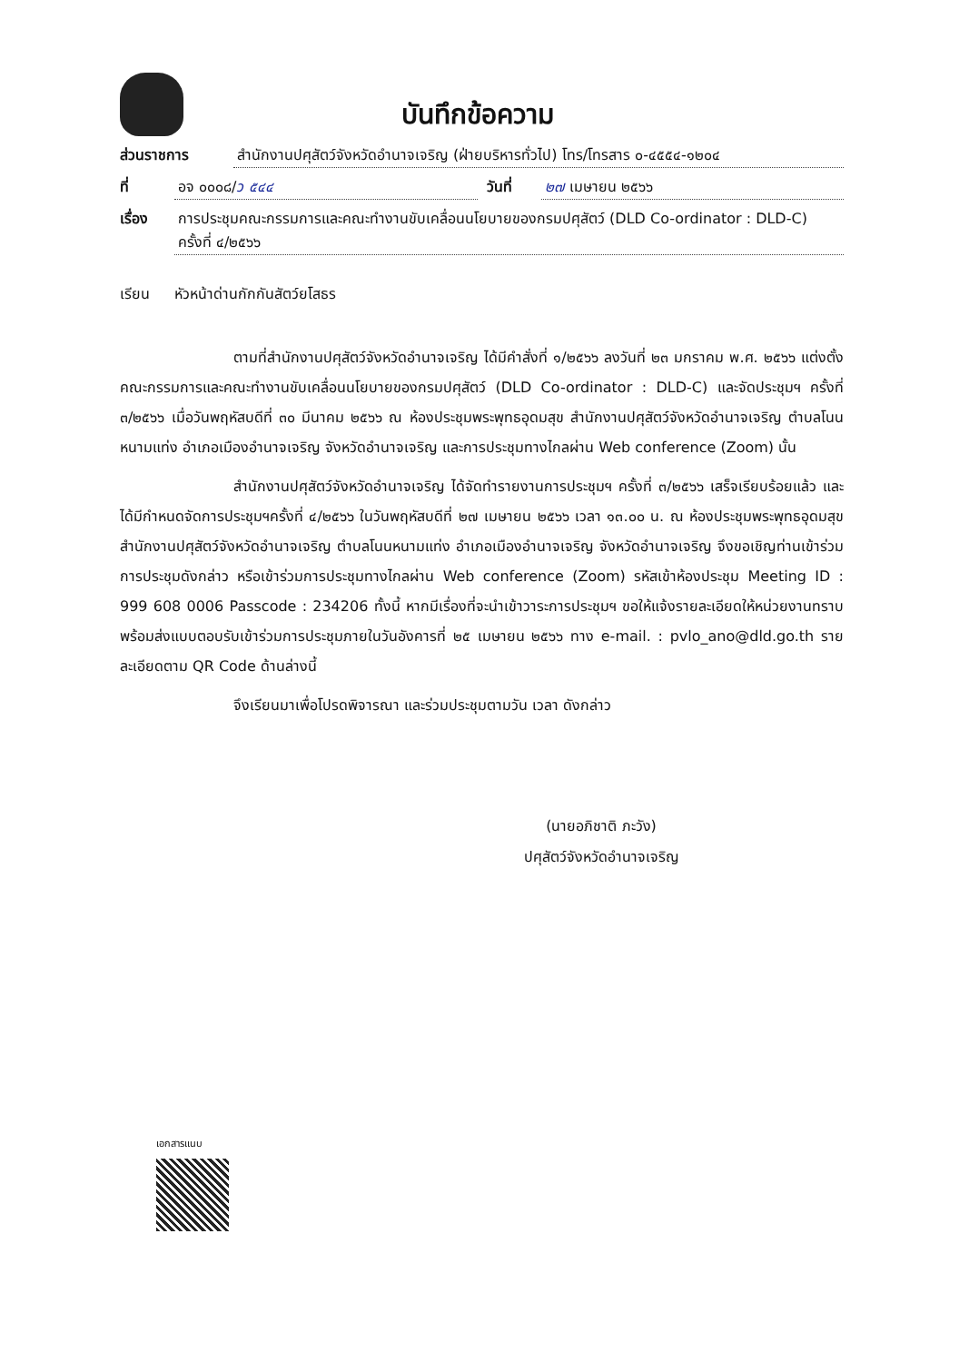บันทึกข้อความ
ส่วนราชการ สำนักงานปศุสัตว์จังหวัดอำนาจเจริญ (ฝ่ายบริหารทั่วไป) โทร/โทรสาร ๐-๔๕๕๔-๑๒๐๔
ที่ อจ ๐๐๐๘/ว ๕๔๔ วันที่ ๒๗ เมษายน ๒๕๖๖
เรื่อง การประชุมคณะกรรมการและคณะทำงานขับเคลื่อนนโยบายของกรมปศุสัตว์ (DLD Co-ordinator : DLD-C)
ครั้งที่ ๔/๒๕๖๖
เรียน หัวหน้าด่านกักกันสัตว์ยโสธร
ตามที่สำนักงานปศุสัตว์จังหวัดอำนาจเจริญ ได้มีคำสั่งที่ ๑/๒๕๖๖ ลงวันที่ ๒๓ มกราคม พ.ศ. ๒๕๖๖ แต่งตั้งคณะกรรมการและคณะทำงานขับเคลื่อนนโยบายของกรมปศุสัตว์ (DLD Co-ordinator : DLD-C) และจัดประชุมฯ ครั้งที่ ๓/๒๕๖๖ เมื่อวันพฤหัสบดีที่ ๓๐ มีนาคม ๒๕๖๖ ณ ห้องประชุมพระพุทธอุดมสุข สำนักงานปศุสัตว์จังหวัดอำนาจเจริญ ตำบลโนนหนามแท่ง อำเภอเมืองอำนาจเจริญ จังหวัดอำนาจเจริญ และการประชุมทางไกลผ่าน Web conference (Zoom) นั้น
สำนักงานปศุสัตว์จังหวัดอำนาจเจริญ ได้จัดทำรายงานการประชุมฯ ครั้งที่ ๓/๒๕๖๖ เสร็จเรียบร้อยแล้ว และได้มีกำหนดจัดการประชุมฯครั้งที่ ๔/๒๕๖๖ ในวันพฤหัสบดีที่ ๒๗ เมษายน ๒๕๖๖ เวลา ๑๓.๐๐ น. ณ ห้องประชุมพระพุทธอุดมสุข สำนักงานปศุสัตว์จังหวัดอำนาจเจริญ ตำบลโนนหนามแท่ง อำเภอเมืองอำนาจเจริญ จังหวัดอำนาจเจริญ จึงขอเชิญท่านเข้าร่วมการประชุมดังกล่าว หรือเข้าร่วมการประชุมทางไกลผ่าน Web conference (Zoom) รหัสเข้าห้องประชุม Meeting ID : 999 608 0006 Passcode : 234206 ทั้งนี้ หากมีเรื่องที่จะนำเข้าวาระการประชุมฯ ขอให้แจ้งรายละเอียดให้หน่วยงานทราบ พร้อมส่งแบบตอบรับเข้าร่วมการประชุมภายในวันอังคารที่ ๒๕ เมษายน ๒๕๖๖ ทาง e-mail. : pvlo_ano@dld.go.th รายละเอียดตาม QR Code ด้านล่างนี้
จึงเรียนมาเพื่อโปรดพิจารณา และร่วมประชุมตามวัน เวลา ดังกล่าว
(นายอภิชาติ ภะวัง)
ปศุสัตว์จังหวัดอำนาจเจริญ
เอกสารแนบ